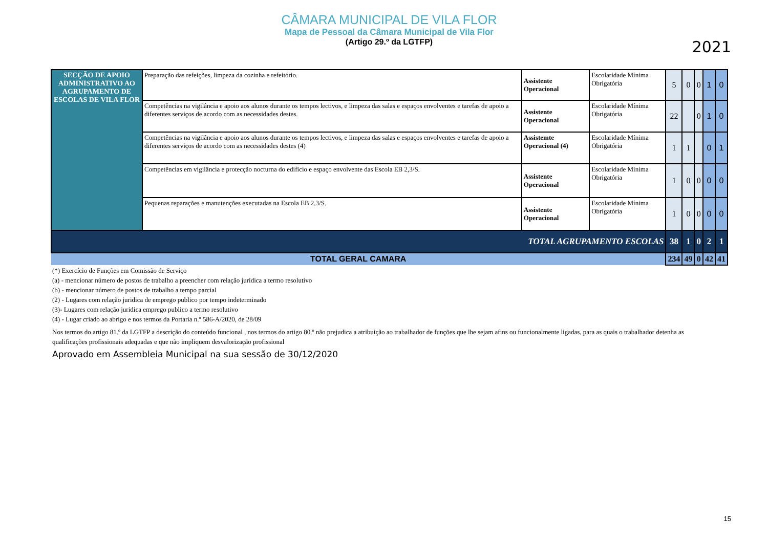CÂMARA MUNICIPAL DE VILA FLOR
Mapa de Pessoal da Câmara Municipal de Vila Flor
(Artigo 29.º da LGTFP)
2021
| SECÇÃO DE APOIO ADMINISTRATIVO AO AGRUPAMENTO DE ESCOLAS DE VILA FLOR | Preparação das refeições, limpeza da cozinha e refeitório. | Assistente Operacional | Escolaridade Mínima Obrigatória | 5 | 0 | 0 | 1 | 0 |
| | Competências na vigilância e apoio aos alunos durante os tempos lectivos, e limpeza das salas e espaços envolventes e tarefas de apoio a diferentes serviços de acordo com as necessidades destes. | Assistente Operacional | Escolaridade Mínima Obrigatória | 22 | | 0 | 1 | 0 |
| | Competências na vigilância e apoio aos alunos durante os tempos lectivos, e limpeza das salas e espaços envolventes e tarefas de apoio a diferentes serviços de acordo com as necessidades destes (4) | Assistemte Operacional (4) | Escolaridade Mínima Obrigatória | 1 | 1 | | 0 | 1 |
| | Competências em vigilância e protecção nocturna do edifício e espaço envolvente das Escola EB 2,3/S. | Assistente Operacional | Escolaridade Mínima Obrigatória | 1 | 0 | 0 | 0 | 0 |
| | Pequenas reparações e manutenções executadas na Escola EB 2,3/S. | Assistente Operacional | Escolaridade Mínima Obrigatória | 1 | 0 | 0 | 0 | 0 |
| TOTAL AGRUPAMENTO ESCOLAS | | | | 38 | 1 | 0 | 2 | 1 |
| TOTAL GERAL CAMARA | | | | 234 | 49 | 0 | 42 | 41 |
(*) Exercício de Funções em Comissão de Serviço
(a) - mencionar número de postos de trabalho a preencher com relação jurídica a termo resolutivo
(b) - mencionar número de postos de trabalho a tempo parcial
(2) - Lugares com relação juridica de emprego publico por tempo indeterminado
(3)- Lugares com relação juridica emprego publico a termo resolutivo
(4) - Lugar criado ao abrigo e nos termos da Portaria n.º 586-A/2020, de 28/09
Nos termos do artigo 81.º da LGTFP a descrição do conteúdo funcional , nos termos do artigo 80.º não prejudica a atribuição ao trabalhador de funções que lhe sejam afins ou funcionalmente ligadas, para as quais o trabalhador detenha as qualificações profissionais adequadas e que não impliquem desvalorização profissional
Aprovado em Assembleia Municipal na sua sessão de 30/12/2020
15